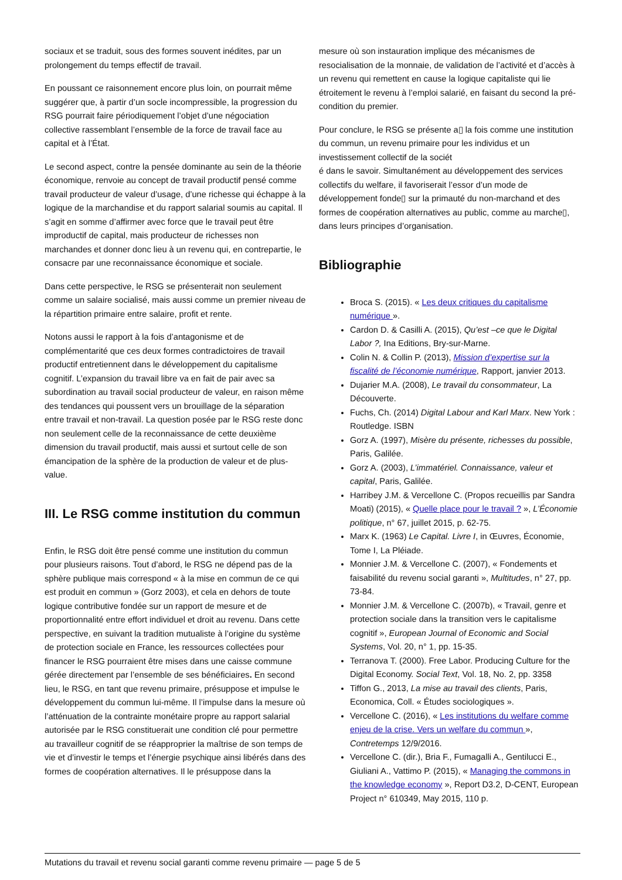sociaux et se traduit, sous des formes souvent inédites, par un prolongement du temps effectif de travail.
En poussant ce raisonnement encore plus loin, on pourrait même suggérer que, à partir d’un socle incompressible, la progression du RSG pourrait faire périodiquement l’objet d’une négociation collective rassemblant l’ensemble de la force de travail face au capital et à l’État.
Le second aspect, contre la pensée dominante au sein de la théorie économique, renvoie au concept de travail productif pensé comme travail producteur de valeur d’usage, d’une richesse qui échappe à la logique de la marchandise et du rapport salarial soumis au capital. Il s’agit en somme d’affirmer avec force que le travail peut être improductif de capital, mais producteur de richesses non marchandes et donner donc lieu à un revenu qui, en contrepartie, le consacre par une reconnaissance économique et sociale.
Dans cette perspective, le RSG se présenterait non seulement comme un salaire socialisé, mais aussi comme un premier niveau de la répartition primaire entre salaire, profit et rente.
Notons aussi le rapport à la fois d’antagonisme et de complémentarité que ces deux formes contradictoires de travail productif entretiennent dans le développement du capitalisme cognitif. L’expansion du travail libre va en fait de pair avec sa subordination au travail social producteur de valeur, en raison même des tendances qui poussent vers un brouillage de la séparation entre travail et non-travail. La question posée par le RSG reste donc non seulement celle de la reconnaissance de cette deuxième dimension du travail productif, mais aussi et surtout celle de son émancipation de la sphère de la production de valeur et de plus-value.
III. Le RSG comme institution du commun
Enfin, le RSG doit être pensé comme une institution du commun pour plusieurs raisons. Tout d’abord, le RSG ne dépend pas de la sphère publique mais correspond « à la mise en commun de ce qui est produit en commun » (Gorz 2003), et cela en dehors de toute logique contributive fondée sur un rapport de mesure et de proportionnalité entre effort individuel et droit au revenu. Dans cette perspective, en suivant la tradition mutualiste à l’origine du système de protection sociale en France, les ressources collectées pour financer le RSG pourraient être mises dans une caisse commune gérée directement par l’ensemble de ses bénéficiaires. En second lieu, le RSG, en tant que revenu primaire, présuppose et impulse le développement du commun lui-même. Il l’impulse dans la mesure où l’atténuation de la contrainte monétaire propre au rapport salarial autorisée par le RSG constituerait une condition clé pour permettre au travailleur cognitif de se réapproprier la maîtrise de son temps de vie et d’investir le temps et l’énergie psychique ainsi libérés dans des formes de coopération alternatives. Il le présuppose dans la
mesure où son instauration implique des mécanismes de resocialisation de la monnaie, de validation de l’activité et d’accès à un revenu qui remettent en cause la logique capitaliste qui lie étroitement le revenu à l’emploi salarié, en faisant du second la pré-condition du premier.
Pour conclure, le RSG se présente a▯ la fois comme une institution du commun, un revenu primaire pour les individus et un investissement collectif de la sociét
é dans le savoir. Simultanément au développement des services collectifs du welfare, il favoriserait l’essor d’un mode de développement fonde▯ sur la primauté du non-marchand et des formes de coopération alternatives au public, comme au marche▯, dans leurs principes d’organisation.
Bibliographie
Broca S. (2015). « Les deux critiques du capitalisme numérique ».
Cardon D. & Casilli A. (2015), Qu’est –ce que le Digital Labor ?, Ina Editions, Bry-sur-Marne.
Colin N. & Collin P. (2013), Mission d’expertise sur la fiscalité de l’économie numérique, Rapport, janvier 2013.
Dujarier M.A. (2008), Le travail du consommateur, La Découverte.
Fuchs, Ch. (2014) Digital Labour and Karl Marx. New York : Routledge. ISBN
Gorz A. (1997), Misère du présente, richesses du possible, Paris, Galilée.
Gorz A. (2003), L’immatériel. Connaissance, valeur et capital, Paris, Galilée.
Harribey J.M. & Vercellone C. (Propos recueillis par Sandra Moati) (2015), « Quelle place pour le travail ? », L’Économie politique, n° 67, juillet 2015, p. 62-75.
Marx K. (1963) Le Capital. Livre I, in Œuvres, Économie, Tome I, La Pléiade.
Monnier J.M. & Vercellone C. (2007), « Fondements et faisabilité du revenu social garanti », Multitudes, n° 27, pp. 73-84.
Monnier J.M. & Vercellone C. (2007b), « Travail, genre et protection sociale dans la transition vers le capitalisme cognitif », European Journal of Economic and Social Systems, Vol. 20, n° 1, pp. 15-35.
Terranova T. (2000). Free Labor. Producing Culture for the Digital Economy. Social Text, Vol. 18, No. 2, pp. 3358
Tiffon G., 2013, La mise au travail des clients, Paris, Economica, Coll. « Études sociologiques ».
Vercellone C. (2016), « Les institutions du welfare comme enjeu de la crise. Vers un welfare du commun », Contretemps 12/9/2016.
Vercellone C. (dir.), Bria F., Fumagalli A., Gentilucci E., Giuliani A., Vattimo P. (2015), « Managing the commons in the knowledge economy », Report D3.2, D-CENT, European Project n° 610349, May 2015, 110 p.
Mutations du travail et revenu social garanti comme revenu primaire — page 5 de 5